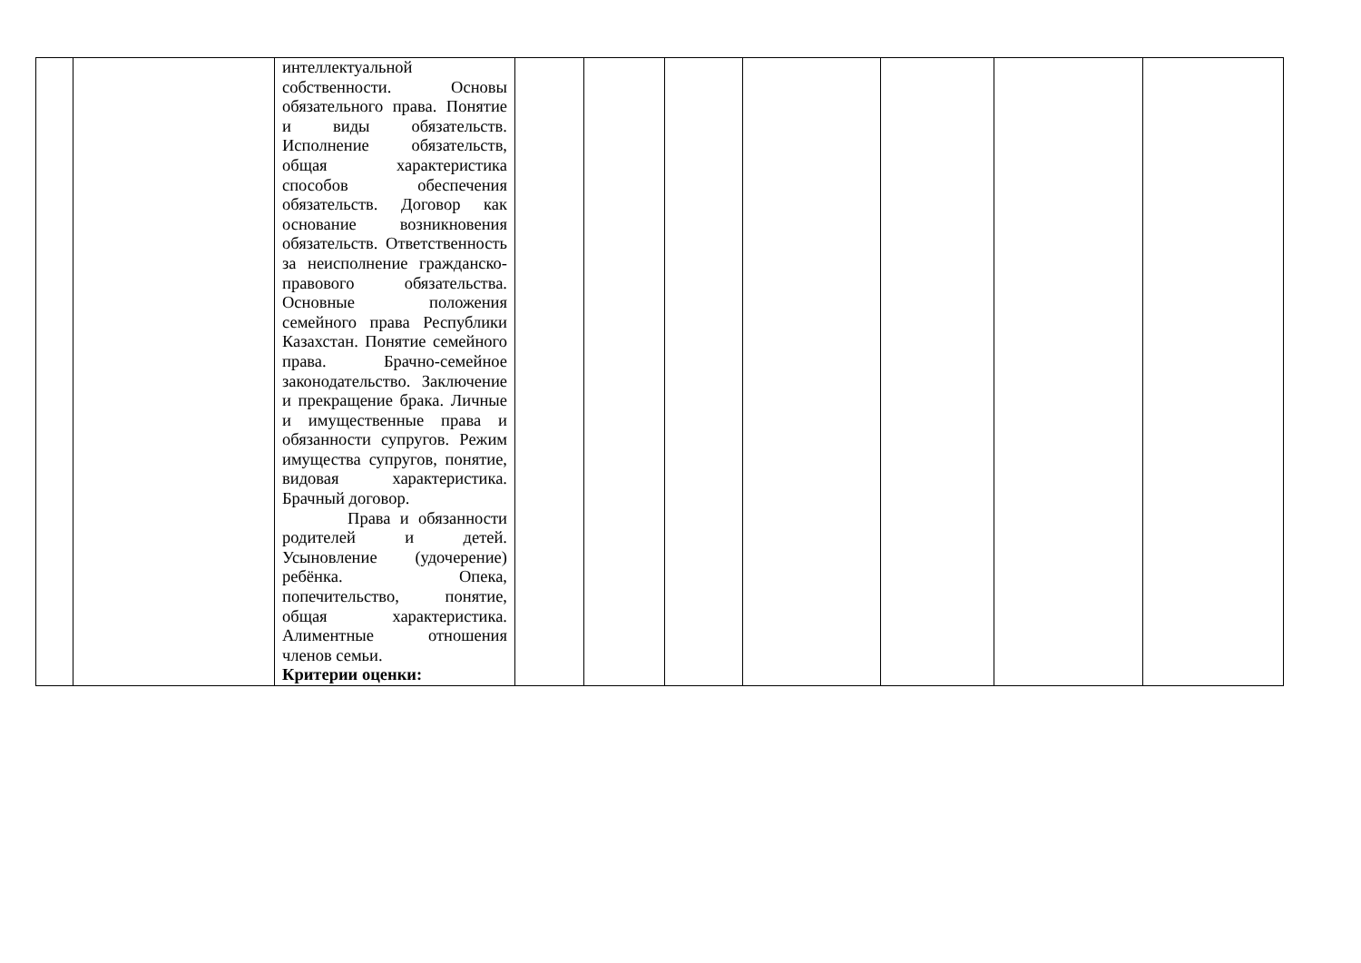| | | интеллектуальной собственности. Основы обязательного права. Понятие и виды обязательств. Исполнение обязательств, общая характеристика способов обеспечения обязательств. Договор как основание возникновения обязательств. Ответственность за неисполнение гражданско-правового обязательства. Основные положения семейного права Республики Казахстан. Понятие семейного права. Брачно-семейное законодательство. Заключение и прекращение брака. Личные и имущественные права и обязанности супругов. Режим имущества супругов, понятие, видовая характеристика. Брачный договор. Права и обязанности родителей и детей. Усыновление (удочерение) ребёнка. Опека, попечительство, понятие, общая характеристика. Алиментные отношения членов семьи. Критерии оценки: | | | | | | | |